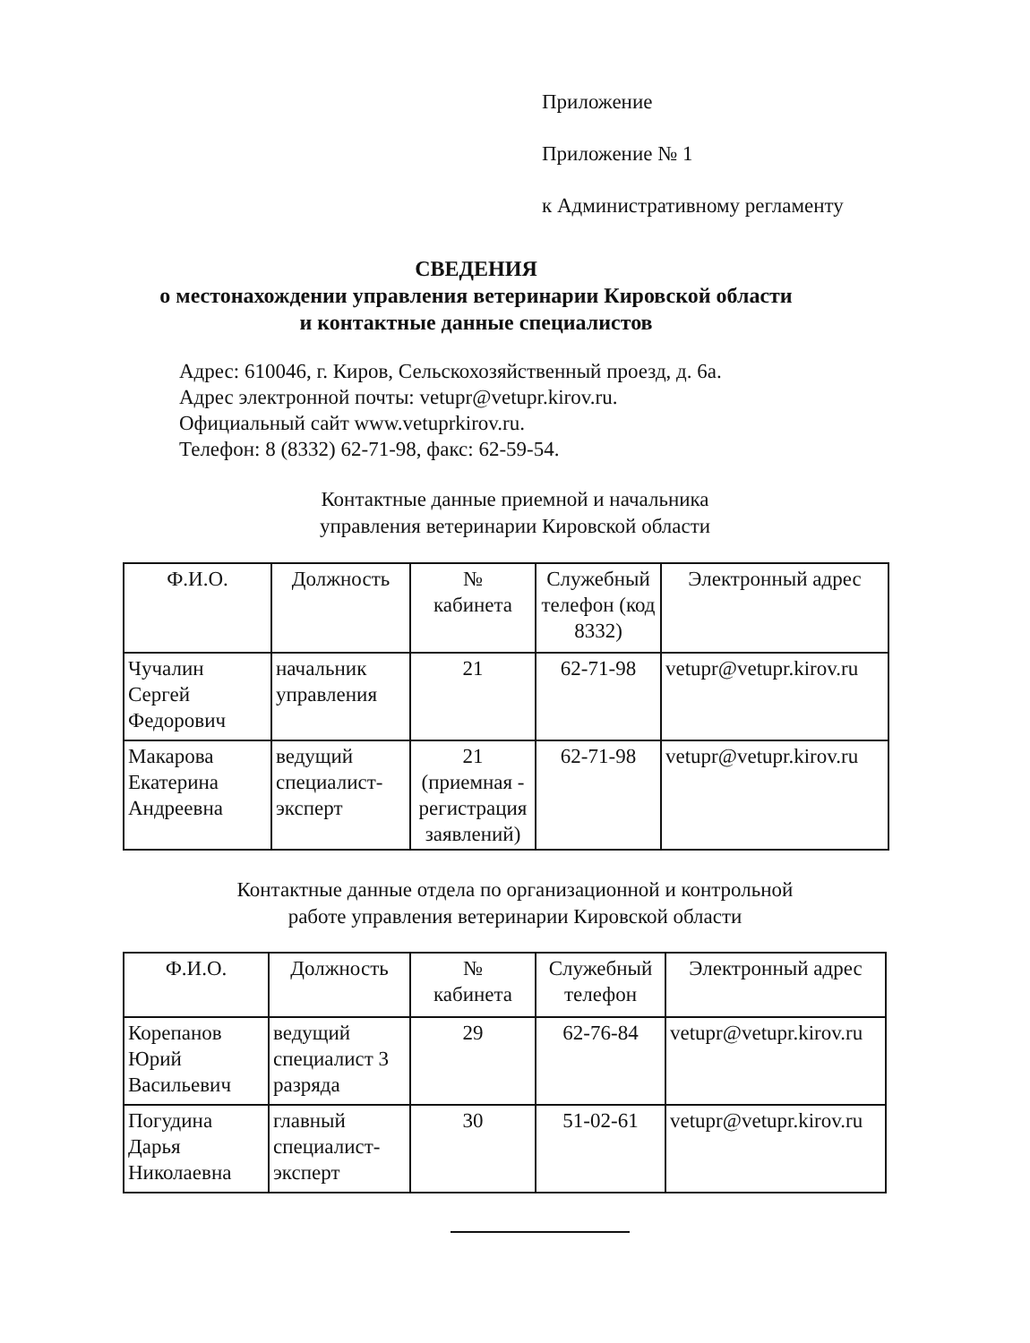Приложение
Приложение № 1
к Административному регламенту
СВЕДЕНИЯ
о местонахождении управления ветеринарии Кировской области
и контактные данные специалистов
Адрес: 610046, г. Киров, Сельскохозяйственный проезд, д. 6а.
Адрес электронной почты: vetupr@vetupr.kirov.ru.
Официальный сайт www.vetuprkirov.ru.
Телефон: 8 (8332) 62-71-98, факс: 62-59-54.
Контактные данные приемной и начальника
управления ветеринарии Кировской области
| Ф.И.О. | Должность | № кабинета | Служебный телефон (код 8332) | Электронный адрес |
| --- | --- | --- | --- | --- |
| Чучалин Сергей Федорович | начальник управления | 21 | 62-71-98 | vetupr@vetupr.kirov.ru |
| Макарова Екатерина Андреевна | ведущий специалист-эксперт | 21 (приемная - регистрация заявлений) | 62-71-98 | vetupr@vetupr.kirov.ru |
Контактные данные отдела по организационной и контрольной
работе управления ветеринарии Кировской области
| Ф.И.О. | Должность | № кабинета | Служебный телефон | Электронный адрес |
| --- | --- | --- | --- | --- |
| Корепанов Юрий Васильевич | ведущий специалист 3 разряда | 29 | 62-76-84 | vetupr@vetupr.kirov.ru |
| Погудина Дарья Николаевна | главный специалист-эксперт | 30 | 51-02-61 | vetupr@vetupr.kirov.ru |